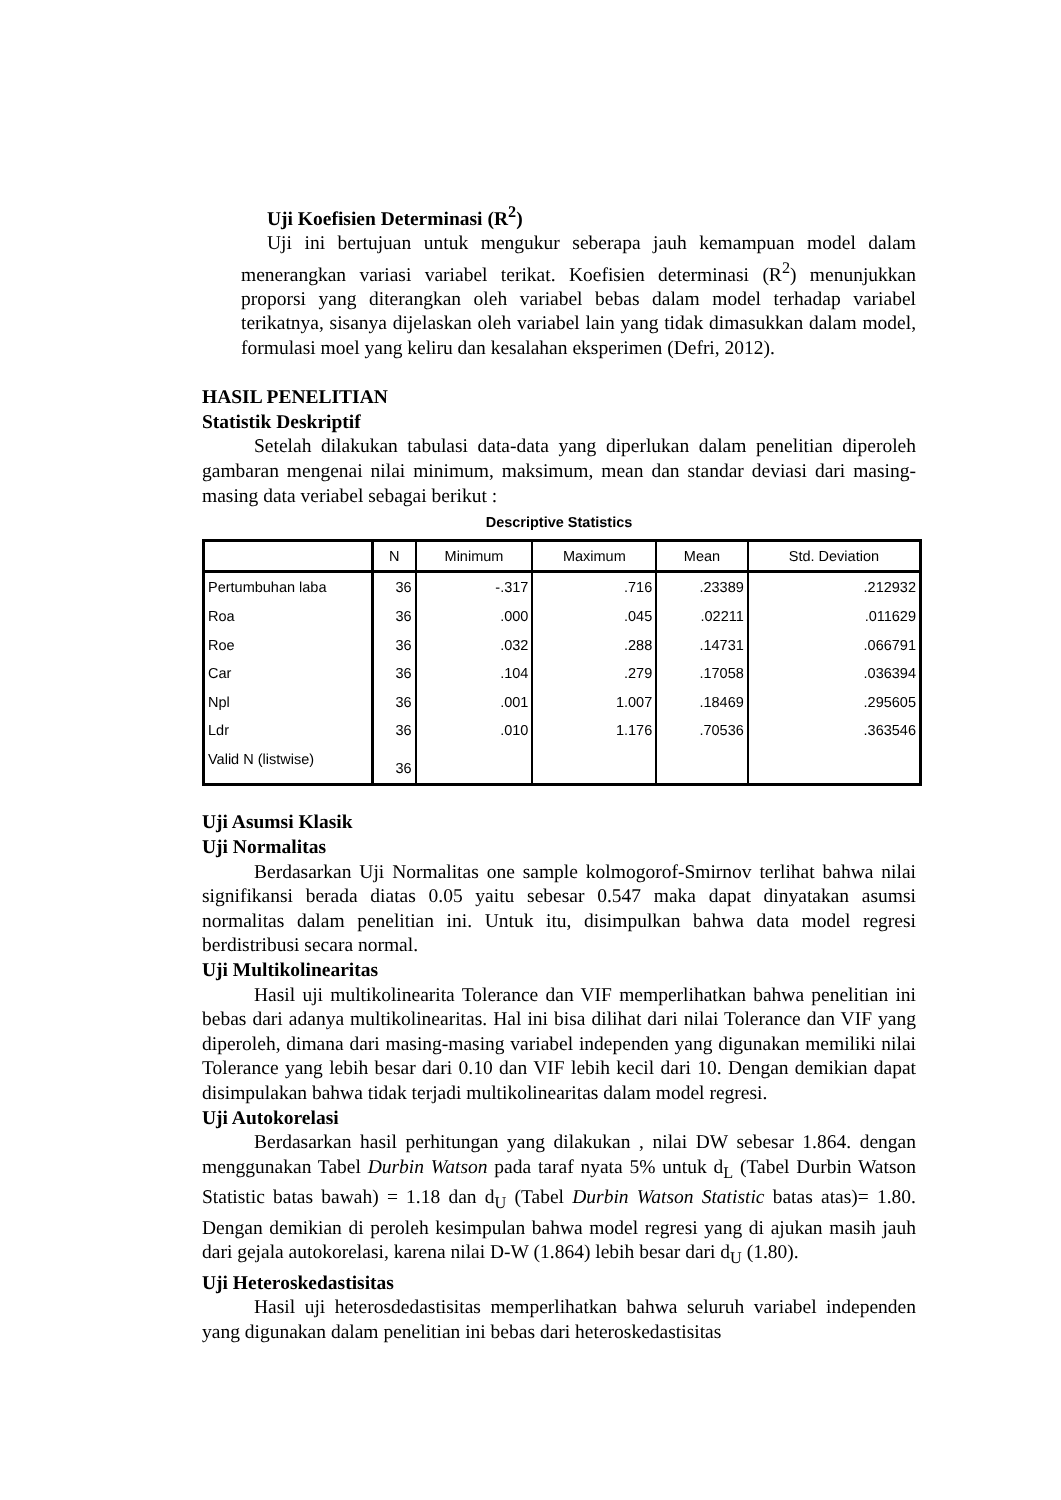Uji Koefisien Determinasi (R<sup>2</sup>)
Uji ini bertujuan untuk mengukur seberapa jauh kemampuan model dalam menerangkan variasi variabel terikat. Koefisien determinasi (R<sup>2</sup>) menunjukkan proporsi yang diterangkan oleh variabel bebas dalam model terhadap variabel terikatnya, sisanya dijelaskan oleh variabel lain yang tidak dimasukkan dalam model, formulasi moel yang keliru dan kesalahan eksperimen (Defri, 2012).
HASIL PENELITIAN
Statistik Deskriptif
Setelah dilakukan tabulasi data-data yang diperlukan dalam penelitian diperoleh gambaran mengenai nilai minimum, maksimum, mean dan standar deviasi dari masing-masing data veriabel sebagai berikut :
Descriptive Statistics
| | N | Minimum | Maximum | Mean | Std. Deviation |
| --- | --- | --- | --- | --- | --- |
| Pertumbuhan laba | 36 | -.317 | .716 | .23389 | .212932 |
| Roa | 36 | .000 | .045 | .02211 | .011629 |
| Roe | 36 | .032 | .288 | .14731 | .066791 |
| Car | 36 | .104 | .279 | .17058 | .036394 |
| Npl | 36 | .001 | 1.007 | .18469 | .295605 |
| Ldr | 36 | .010 | 1.176 | .70536 | .363546 |
| Valid N (listwise) | 36 | | | | |
Uji Asumsi Klasik
Uji Normalitas
Berdasarkan Uji Normalitas one sample kolmogorof-Smirnov terlihat bahwa nilai signifikansi berada diatas 0.05 yaitu sebesar 0.547 maka dapat dinyatakan asumsi normalitas dalam penelitian ini. Untuk itu, disimpulkan bahwa data model regresi berdistribusi secara normal.
Uji Multikolinearitas
Hasil uji multikolinearita Tolerance dan VIF memperlihatkan bahwa penelitian ini bebas dari adanya multikolinearitas. Hal ini bisa dilihat dari nilai Tolerance dan VIF yang diperoleh, dimana dari masing-masing variabel independen yang digunakan memiliki nilai Tolerance yang lebih besar dari 0.10 dan VIF lebih kecil dari 10. Dengan demikian dapat disimpulakan bahwa tidak terjadi multikolinearitas dalam model regresi.
Uji Autokorelasi
Berdasarkan hasil perhitungan yang dilakukan , nilai DW sebesar 1.864. dengan menggunakan Tabel Durbin Watson pada taraf nyata 5% untuk d<sub>L</sub> (Tabel Durbin Watson Statistic batas bawah) = 1.18 dan d<sub>U</sub> (Tabel Durbin Watson Statistic batas atas)= 1.80. Dengan demikian di peroleh kesimpulan bahwa model regresi yang di ajukan masih jauh dari gejala autokorelasi, karena nilai D-W (1.864) lebih besar dari d<sub>U</sub> (1.80).
Uji Heteroskedastisitas
Hasil uji heterosdedastisitas memperlihatkan bahwa seluruh variabel independen yang digunakan dalam penelitian ini bebas dari heteroskedastisitas